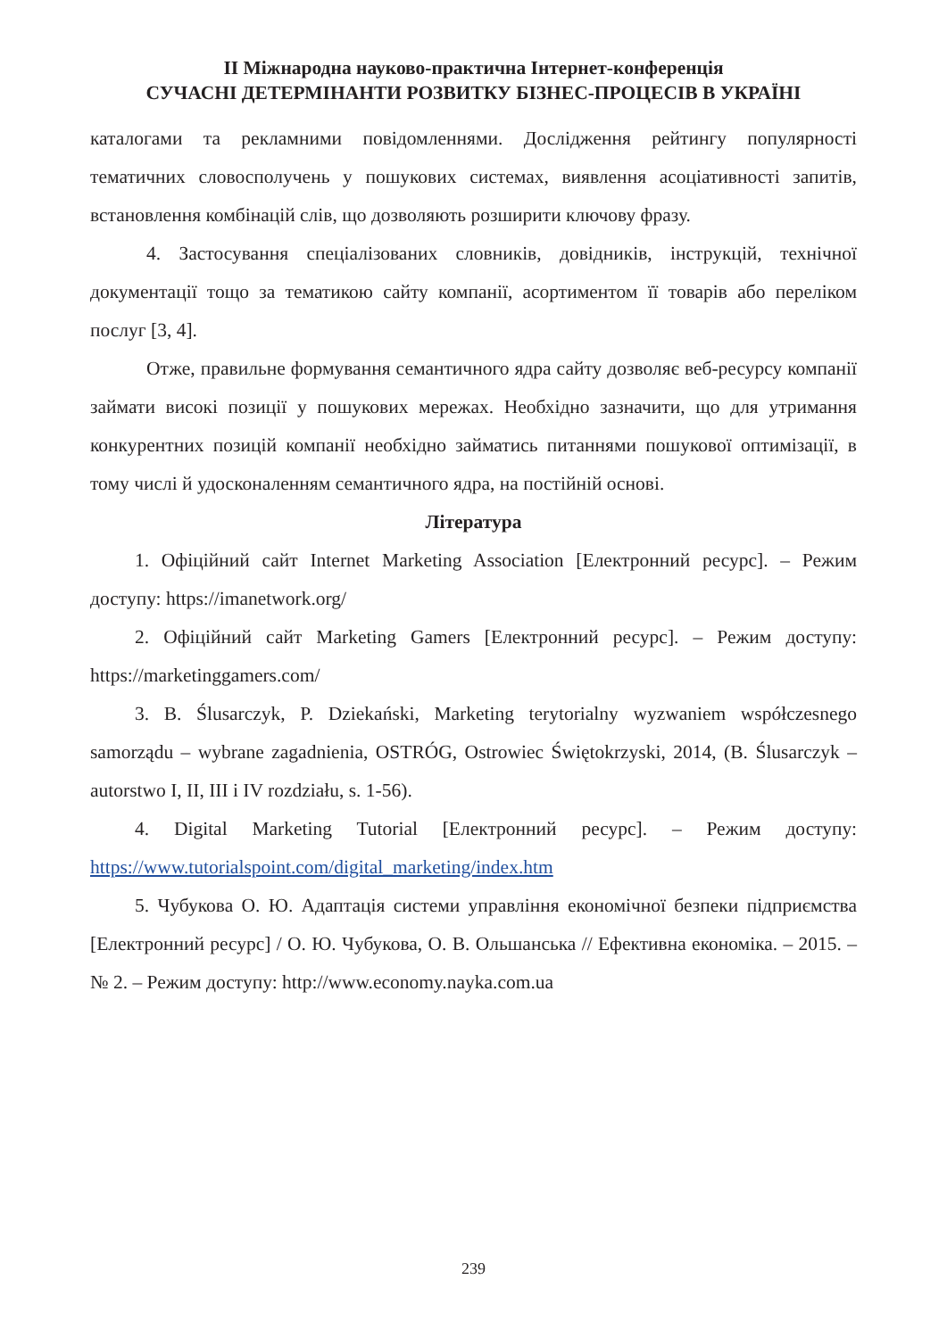ІІ Міжнародна науково-практична Інтернет-конференція
СУЧАСНІ ДЕТЕРМІНАНТИ РОЗВИТКУ БІЗНЕС-ПРОЦЕСІВ В УКРАЇНІ
каталогами та рекламними повідомленнями. Дослідження рейтингу популярності тематичних словосполучень у пошукових системах, виявлення асоціативності запитів, встановлення комбінацій слів, що дозволяють розширити ключову фразу.
4. Застосування спеціалізованих словників, довідників, інструкцій, технічної документації тощо за тематикою сайту компанії, асортиментом її товарів або переліком послуг [3, 4].
Отже, правильне формування семантичного ядра сайту дозволяє веб-ресурсу компанії займати високі позиції у пошукових мережах. Необхідно зазначити, що для утримання конкурентних позицій компанії необхідно займатись питаннями пошукової оптимізації, в тому числі й удосконаленням семантичного ядра, на постійній основі.
Література
1. Офіційний сайт Internet Marketing Association [Електронний ресурс]. – Режим доступу: https://imanetwork.org/
2. Офіційний сайт Marketing Gamers [Електронний ресурс]. – Режим доступу: https://marketinggamers.com/
3. B. Ślusarczyk, P. Dziekański, Marketing terytorialny wyzwaniem współczesnego samorządu – wybrane zagadnienia, OSTRÓG, Ostrowiec Świętokrzyski, 2014, (B. Ślusarczyk – autorstwo I, II, III i IV rozdziału, s. 1-56).
4. Digital Marketing Tutorial [Електронний ресурс]. – Режим доступу: https://www.tutorialspoint.com/digital_marketing/index.htm
5. Чубукова О. Ю. Адаптація системи управління економічної безпеки підприємства [Електронний ресурс] / О. Ю. Чубукова, О. В. Ольшанська // Ефективна економіка. – 2015. – № 2. – Режим доступу: http://www.economy.nayka.com.ua
239